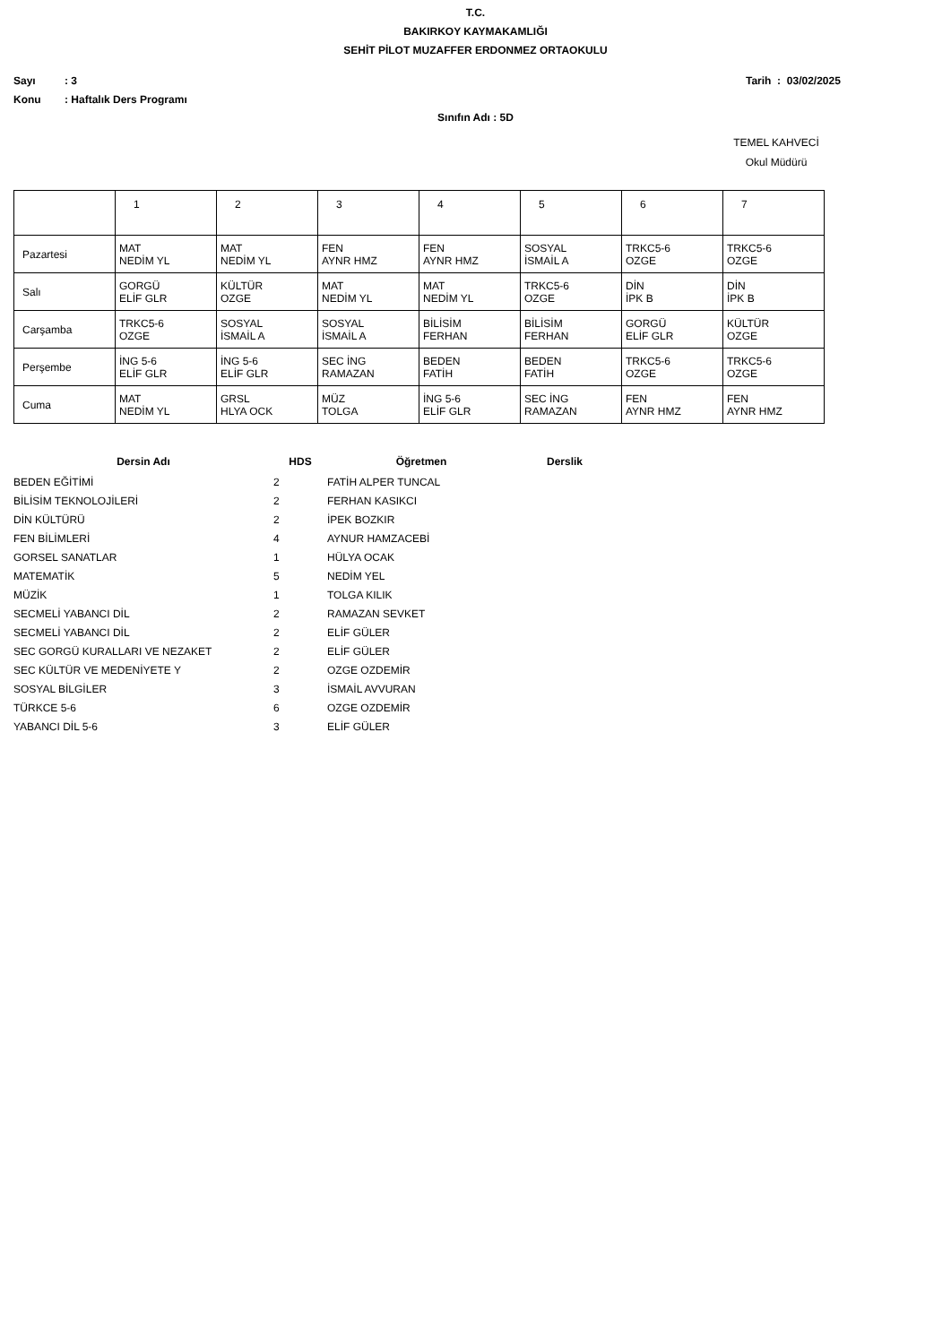T.C.
BAKIRKOY KAYMAKAMLIĞI
SEHİT PİLOT MUZAFFER ERDONMEZ ORTAOKULU
Sayı: 3 Tarih : 03/02/2025
Konu: Haftalık Ders Programı
Sınıfın Adı : 5D
TEMEL KAHVECİ
Okul Müdürü
| | 1 | 2 | 3 | 4 | 5 | 6 | 7 |
| Pazartesi | MAT NEDİM YL | MAT NEDİM YL | FEN AYNR HMZ | FEN AYNR HMZ | SOSYAL İSMAİL A | TRKC5-6 OZGE | TRKC5-6 OZGE |
| Salı | GORGÜ ELİF GLR | KÜLTÜR OZGE | MAT NEDİM YL | MAT NEDİM YL | TRKC5-6 OZGE | DİN İPK B | DİN İPK B |
| Carşamba | TRKC5-6 OZGE | SOSYAL İSMAİL A | SOSYAL İSMAİL A | BİLİSİM FERHAN | BİLİSİM FERHAN | GORGÜ ELİF GLR | KÜLTÜR OZGE |
| Perşembe | İNG 5-6 ELİF GLR | İNG 5-6 ELİF GLR | SEC İNG RAMAZAN | BEDEN FATİH | BEDEN FATİH | TRKC5-6 OZGE | TRKC5-6 OZGE |
| Cuma | MAT NEDİM YL | GRSL HLYA OCK | MÜZ TOLGA | İNG 5-6 ELİF GLR | SEC İNG RAMAZAN | FEN AYNR HMZ | FEN AYNR HMZ |
| Dersin Adı | HDS | Öğretmen | Derslik |
| --- | --- | --- | --- |
| BEDEN EĞİTİMİ | 2 | FATİH ALPER TUNCAL | |
| BİLİSİM TEKNOLOJİLERİ | 2 | FERHAN KASIKCI | |
| DİN KÜLTÜRÜ | 2 | İPEK BOZKIR | |
| FEN BİLİMLERİ | 4 | AYNUR HAMZACEBİ | |
| GORSEL SANATLAR | 1 | HÜLYA OCAK | |
| MATEMATİK | 5 | NEDİM YEL | |
| MÜZİK | 1 | TOLGA KILIK | |
| SECMELİ YABANCI DİL | 2 | RAMAZAN SEVKET | |
| SECMELİ YABANCI DİL | 2 | ELİF GÜLER | |
| SEC GORGÜ KURALLARI VE NEZAKET | 2 | ELİF GÜLER | |
| SEC KÜLTÜR VE MEDENİYETE Y | 2 | OZGE OZDEMİR | |
| SOSYAL BİLGİLER | 3 | İSMAİL AVVURAN | |
| TÜRKCE 5-6 | 6 | OZGE OZDEMİR | |
| YABANCI DİL 5-6 | 3 | ELİF GÜLER | |